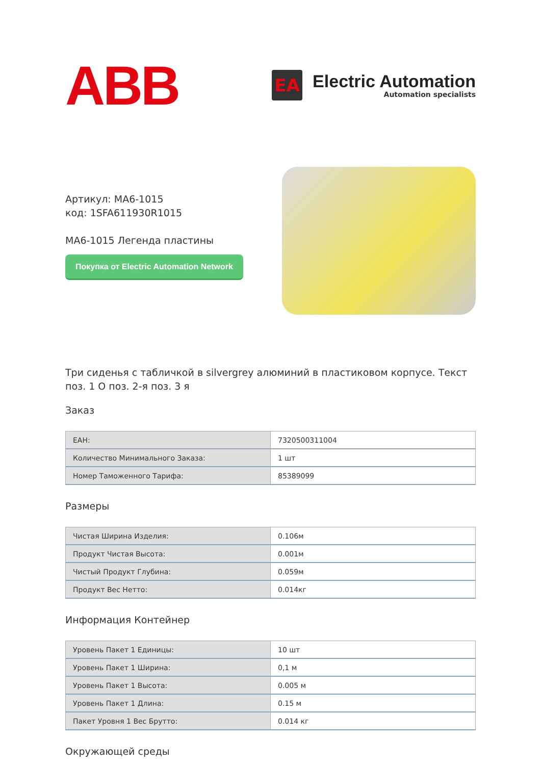ABB
EA
Electric Automation
Automation specialists
Артикул: MA6-1015
код: 1SFA611930R1015
MA6-1015 Легенда пластины
Покупка от Electric Automation Network
Три сиденья с табличкой в silvergrey алюминий в пластиковом корпусе. Текст поз. 1 O поз. 2-я поз. 3 я
Заказ
| ЕАН: | 7320500311004 |
| Количество Минимального Заказа: | 1 шт |
| Номер Таможенного Тарифа: | 85389099 |
Размеры
| Чистая Ширина Изделия: | 0.106м |
| Продукт Чистая Высота: | 0.001м |
| Чистый Продукт Глубина: | 0.059м |
| Продукт Вес Нетто: | 0.014кг |
Информация Контейнер
| Уровень Пакет 1 Единицы: | 10 шт |
| Уровень Пакет 1 Ширина: | 0,1 м |
| Уровень Пакет 1 Высота: | 0.005 м |
| Уровень Пакет 1 Длина: | 0.15 м |
| Пакет Уровня 1 Вес Брутто: | 0.014 кг |
Окружающей среды